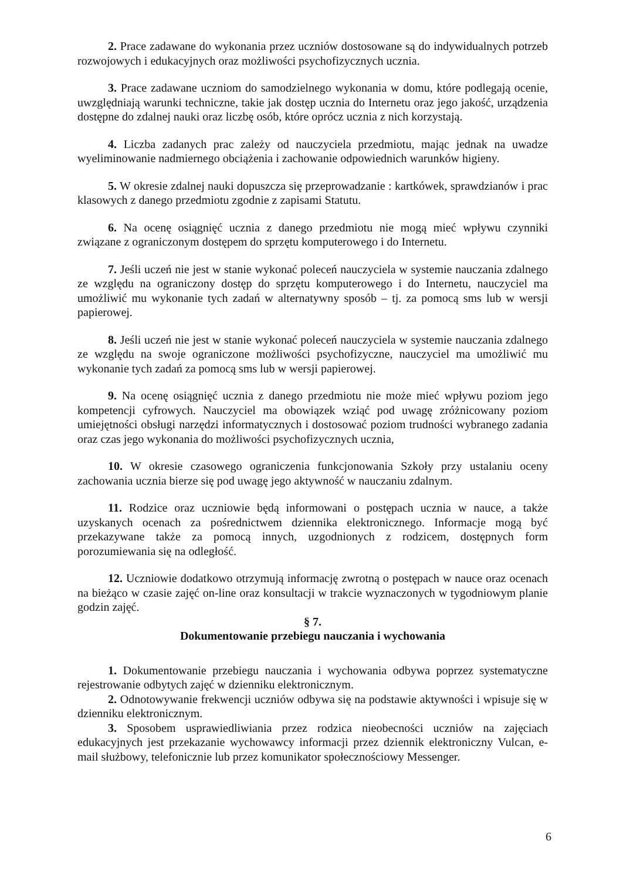2. Prace zadawane do wykonania przez uczniów dostosowane są do indywidualnych potrzeb rozwojowych i edukacyjnych oraz możliwości psychofizycznych ucznia.
3. Prace zadawane uczniom do samodzielnego wykonania w domu, które podlegają ocenie, uwzględniają warunki techniczne, takie jak dostęp ucznia do Internetu oraz jego jakość, urządzenia dostępne do zdalnej nauki oraz liczbę osób, które oprócz ucznia z nich korzystają.
4. Liczba zadanych prac zależy od nauczyciela przedmiotu, mając jednak na uwadze wyeliminowanie nadmiernego obciążenia i zachowanie odpowiednich warunków higieny.
5. W okresie zdalnej nauki dopuszcza się przeprowadzanie : kartkówek, sprawdzianów i prac klasowych z danego przedmiotu zgodnie z zapisami Statutu.
6. Na ocenę osiągnięć ucznia z danego przedmiotu nie mogą mieć wpływu czynniki związane z ograniczonym dostępem do sprzętu komputerowego i do Internetu.
7. Jeśli uczeń nie jest w stanie wykonać poleceń nauczyciela w systemie nauczania zdalnego ze względu na ograniczony dostęp do sprzętu komputerowego i do Internetu, nauczyciel ma umożliwić mu wykonanie tych zadań w alternatywny sposób – tj. za pomocą sms lub w wersji papierowej.
8. Jeśli uczeń nie jest w stanie wykonać poleceń nauczyciela w systemie nauczania zdalnego ze względu na swoje ograniczone możliwości psychofizyczne, nauczyciel ma umożliwić mu wykonanie tych zadań za pomocą sms lub w wersji papierowej.
9. Na ocenę osiągnięć ucznia z danego przedmiotu nie może mieć wpływu poziom jego kompetencji cyfrowych. Nauczyciel ma obowiązek wziąć pod uwagę zróżnicowany poziom umiejętności obsługi narzędzi informatycznych i dostosować poziom trudności wybranego zadania oraz czas jego wykonania do możliwości psychofizycznych ucznia,
10. W okresie czasowego ograniczenia funkcjonowania Szkoły przy ustalaniu oceny zachowania ucznia bierze się pod uwagę jego aktywność w nauczaniu zdalnym.
11. Rodzice oraz uczniowie będą informowani o postępach ucznia w nauce, a także uzyskanych ocenach za pośrednictwem dziennika elektronicznego. Informacje mogą być przekazywane także za pomocą innych, uzgodnionych z rodzicem, dostępnych form porozumiewania się na odległość.
12. Uczniowie dodatkowo otrzymują informację zwrotną o postępach w nauce oraz ocenach na bieżąco w czasie zajęć on-line oraz konsultacji w trakcie wyznaczonych w tygodniowym planie godzin zajęć.
§ 7.
Dokumentowanie przebiegu nauczania i wychowania
1. Dokumentowanie przebiegu nauczania i wychowania odbywa poprzez systematyczne rejestrowanie odbytych zajęć w dzienniku elektronicznym.
2. Odnotowywanie frekwencji uczniów odbywa się na podstawie aktywności i wpisuje się w dzienniku elektronicznym.
3. Sposobem usprawiedliwiania przez rodzica nieobecności uczniów na zajęciach edukacyjnych jest przekazanie wychowawcy informacji przez dziennik elektroniczny Vulcan, e-mail służbowy, telefonicznie lub przez komunikator społecznościowy Messenger.
6